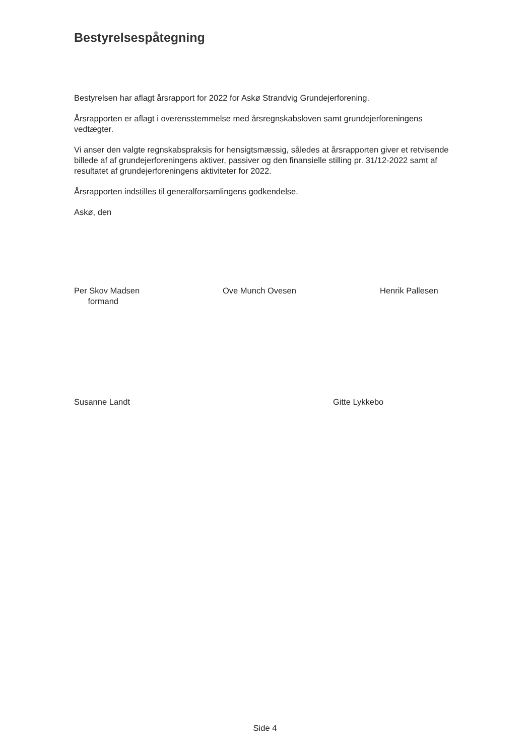Bestyrelsespåtegning
Bestyrelsen har aflagt årsrapport for 2022 for Askø Strandvig Grundejerforening.
Årsrapporten er aflagt i overensstemmelse med årsregnskabsloven samt grundejerforeningens vedtægter.
Vi anser den valgte regnskabspraksis for hensigtsmæssig, således at årsrapporten giver et retvisende billede af af grundejerforeningens aktiver, passiver og den finansielle stilling pr. 31/12-2022 samt af resultatet af grundejerforeningens aktiviteter for 2022.
Årsrapporten indstilles til generalforsamlingens godkendelse.
Askø, den
Per Skov Madsen
formand
Ove Munch Ovesen Henrik Pallesen
Susanne Landt Gitte Lykkebo
Side 4